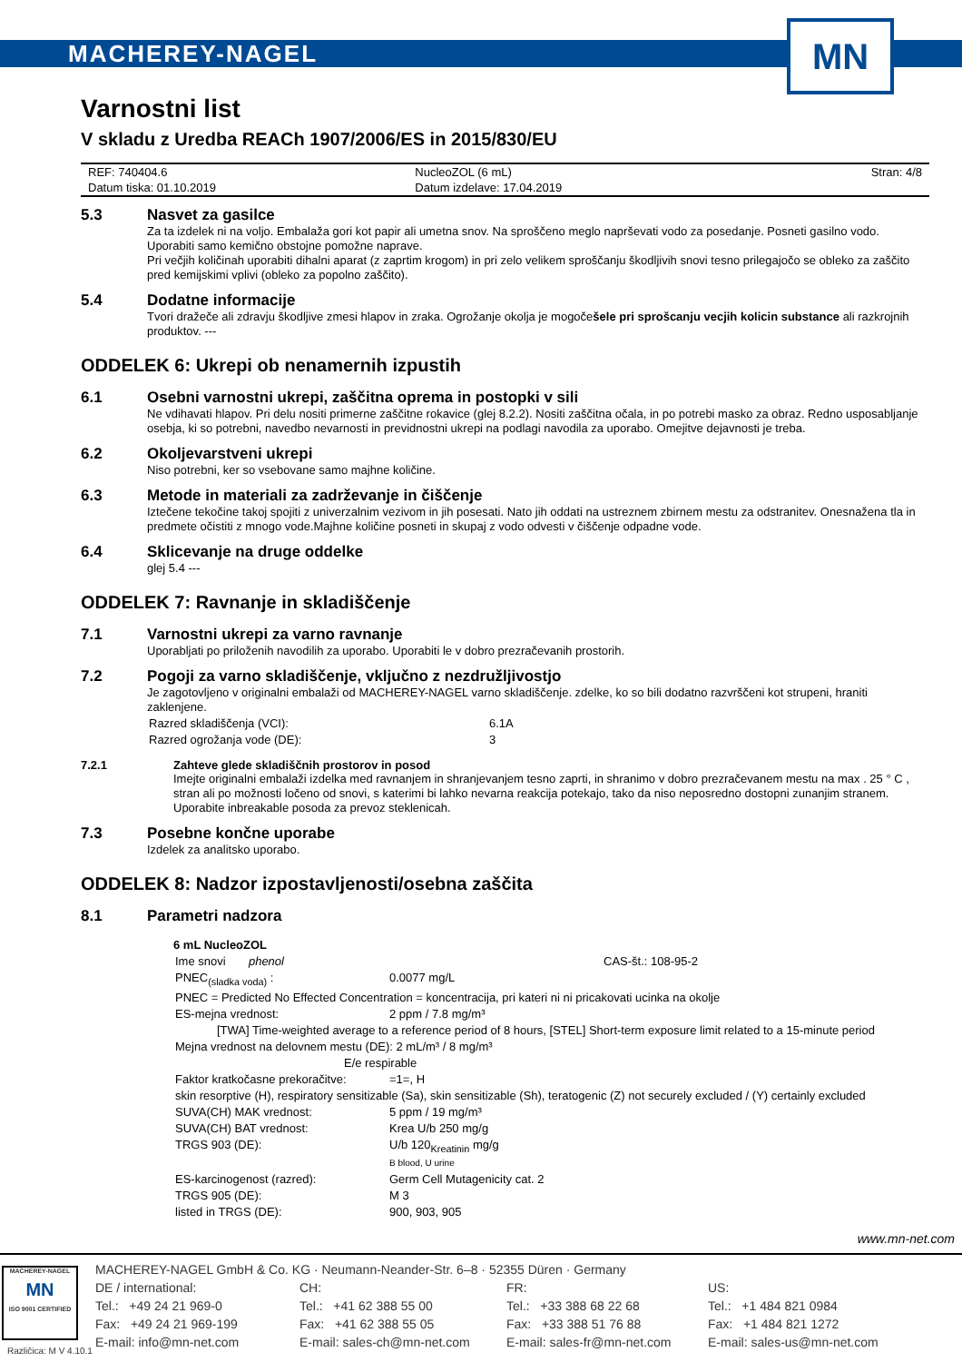MACHEREY-NAGEL
MN
Varnostni list
V skladu z Uredba REACh 1907/2006/ES in 2015/830/EU
| REF: 740404.6 | NucleoZOL (6 mL) | Stran: 4/8 |
| Datum tiska: 01.10.2019 | Datum izdelave: 17.04.2019 | |
5.3 Nasvet za gasilce
Za ta izdelek ni na voljo. Embalaža gori kot papir ali umetna snov. Na sproščeno meglo naprševati vodo za posedanje. Posneti gasilno vodo. Uporabiti samo kemično obstojne pomožne naprave.
Pri večjih količinah uporabiti dihalni aparat (z zaprtim krogom) in pri zelo velikem sproščanju škodljivih snovi tesno prilegajočo se obleko za zaščito pred kemijskimi vplivi (obleko za popolno zaščito).
5.4 Dodatne informacije
Tvori dražeče ali zdravju škodljive zmesi hlapov in zraka. Ogrožanje okolja je mogočešele pri sprošcanju vecjih kolicin substance ali razkrojnih produktov. ---
ODDELEK 6: Ukrepi ob nenamernih izpustih
6.1 Osebni varnostni ukrepi, zaščitna oprema in postopki v sili
Ne vdihavati hlapov. Pri delu nositi primerne zaščitne rokavice (glej 8.2.2). Nositi zaščitna očala, in po potrebi masko za obraz. Redno usposabljanje osebja, ki so potrebni, navedbo nevarnosti in previdnostni ukrepi na podlagi navodila za uporabo. Omejitve dejavnosti je treba.
6.2 Okoljevarstveni ukrepi
Niso potrebni, ker so vsebovane samo majhne količine.
6.3 Metode in materiali za zadrževanje in čiščenje
Iztečene tekočine takoj spojiti z univerzalnim vezivom in jih posesati. Nato jih oddati na ustreznem zbirnem mestu za odstranitev. Onesnažena tla in predmete očistiti z mnogo vode.Majhne količine posneti in skupaj z vodo odvesti v čiščenje odpadne vode.
6.4 Sklicevanje na druge oddelke
glej 5.4 ---
ODDELEK 7: Ravnanje in skladiščenje
7.1 Varnostni ukrepi za varno ravnanje
Uporabljati po priloženih navodilih za uporabo. Uporabiti le v dobro prezračevanih prostorih.
7.2 Pogoji za varno skladiščenje, vključno z nezdružljivostjo
Je zagotovljeno v originalni embalaži od MACHEREY-NAGEL varno skladiščenje. zdelke, ko so bili dodatno razvrščeni kot strupeni, hraniti zaklenjene.
| Razred skladiščenja (VCI): | 6.1A |
| Razred ogrožanja vode (DE): | 3 |
7.2.1 Zahteve glede skladiščnih prostorov in posod
Imejte originalni embalaži izdelka med ravnanjem in shranjevanjem tesno zaprti, in shranimo v dobro prezračevanem mestu na max . 25 ° C , stran ali po možnosti ločeno od snovi, s katerimi bi lahko nevarna reakcija potekajo, tako da niso neposredno dostopni zunanjim stranem. Uporabite inbreakable posoda za prevoz steklenicah.
7.3 Posebne končne uporabe
Izdelek za analitsko uporabo.
ODDELEK 8: Nadzor izpostavljenosti/osebna zaščita
8.1 Parametri nadzora
6 mL NucleoZOL
| Ime snovi phenol | | CAS-št.: 108-95-2 |
| PNEC<sub>(sladka voda)</sub> : | 0.0077 mg/L | |
| PNEC = Predicted No Effected Concentration = koncentracija, pri kateri ni ni pricakovati ucinka na okolje | | |
| ES-mejna vrednost: | 2 ppm / 7.8 mg/m³ | |
| [TWA] Time-weighted average to a reference period of 8 hours, [STEL] Short-term exposure limit related to a 15-minute period | | |
| Mejna vrednost na delovnem mestu (DE): 2 mL/m³ / 8 mg/m³ | | |
| E/e respirable | | |
| Faktor kratkočasne prekoračitve: | =1=, H | |
| skin resorptive (H), respiratory sensitizable (Sa), skin sensitizable (Sh), teratogenic (Z) not securely excluded / (Y) certainly excluded | | |
| SUVA(CH) MAK vrednost: | 5 ppm / 19 mg/m³ | |
| SUVA(CH) BAT vrednost: | Krea U/b 250 mg/g | |
| TRGS 903 (DE): | U/b 120<sub>Kreatinin</sub> mg/g B blood, U urine | |
| ES-karcinogenost (razred): | Germ Cell Mutagenicity cat. 2 | |
| TRGS 905 (DE): | M 3 | |
| listed in TRGS (DE): | 900, 903, 905 | |
www.mn-net.com
MACHEREY-NAGEL
MN
ISO 9001 CERTIFIED
MACHEREY-NAGEL GmbH & Co. KG · Neumann-Neander-Str. 6–8 · 52355 Düren · Germany
DE / international:
Tel.: +49 24 21 969-0
Fax: +49 24 21 969-199
E-mail: info@mn-net.com
CH:
Tel.: +41 62 388 55 00
Fax: +41 62 388 55 05
E-mail: sales-ch@mn-net.com
FR:
Tel.: +33 388 68 22 68
Fax: +33 388 51 76 88
E-mail: sales-fr@mn-net.com
US:
Tel.: +1 484 821 0984
Fax: +1 484 821 1272
E-mail: sales-us@mn-net.com
Različica: M V 4.10.1